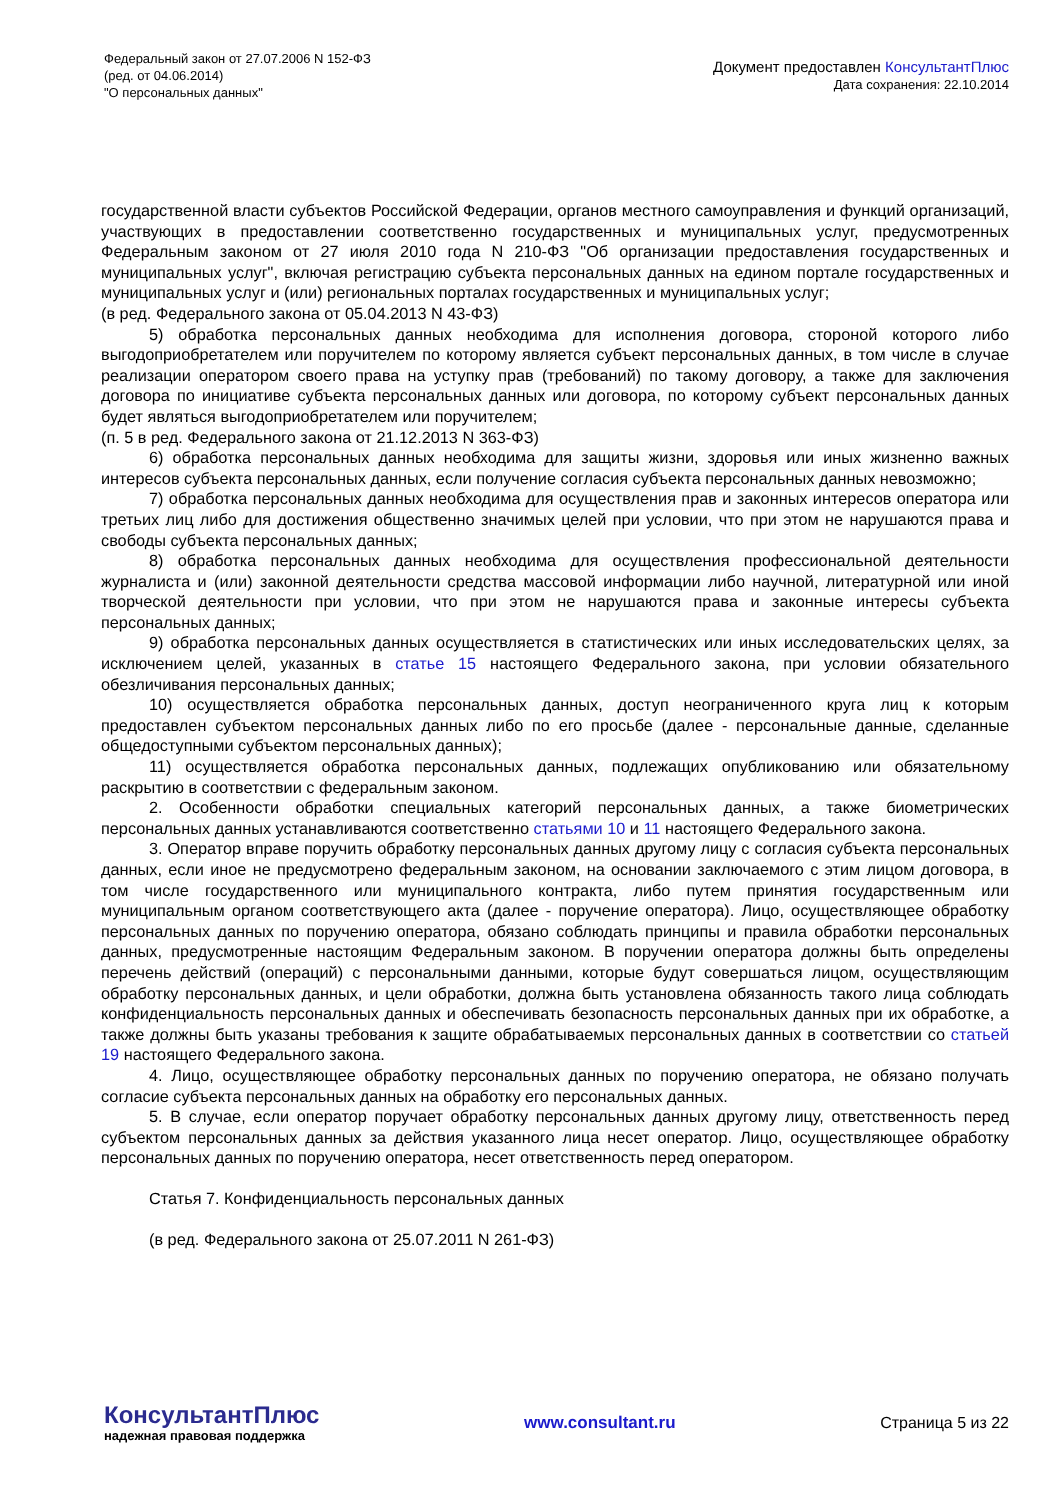Федеральный закон от 27.07.2006 N 152-ФЗ
(ред. от 04.06.2014)
"О персональных данных"
Документ предоставлен КонсультантПлюс
Дата сохранения: 22.10.2014
государственной власти субъектов Российской Федерации, органов местного самоуправления и функций организаций, участвующих в предоставлении соответственно государственных и муниципальных услуг, предусмотренных Федеральным законом от 27 июля 2010 года N 210-ФЗ "Об организации предоставления государственных и муниципальных услуг", включая регистрацию субъекта персональных данных на едином портале государственных и муниципальных услуг и (или) региональных порталах государственных и муниципальных услуг;
(в ред. Федерального закона от 05.04.2013 N 43-ФЗ)
5) обработка персональных данных необходима для исполнения договора, стороной которого либо выгодоприобретателем или поручителем по которому является субъект персональных данных, в том числе в случае реализации оператором своего права на уступку прав (требований) по такому договору, а также для заключения договора по инициативе субъекта персональных данных или договора, по которому субъект персональных данных будет являться выгодоприобретателем или поручителем;
(п. 5 в ред. Федерального закона от 21.12.2013 N 363-ФЗ)
6) обработка персональных данных необходима для защиты жизни, здоровья или иных жизненно важных интересов субъекта персональных данных, если получение согласия субъекта персональных данных невозможно;
7) обработка персональных данных необходима для осуществления прав и законных интересов оператора или третьих лиц либо для достижения общественно значимых целей при условии, что при этом не нарушаются права и свободы субъекта персональных данных;
8) обработка персональных данных необходима для осуществления профессиональной деятельности журналиста и (или) законной деятельности средства массовой информации либо научной, литературной или иной творческой деятельности при условии, что при этом не нарушаются права и законные интересы субъекта персональных данных;
9) обработка персональных данных осуществляется в статистических или иных исследовательских целях, за исключением целей, указанных в статье 15 настоящего Федерального закона, при условии обязательного обезличивания персональных данных;
10) осуществляется обработка персональных данных, доступ неограниченного круга лиц к которым предоставлен субъектом персональных данных либо по его просьбе (далее - персональные данные, сделанные общедоступными субъектом персональных данных);
11) осуществляется обработка персональных данных, подлежащих опубликованию или обязательному раскрытию в соответствии с федеральным законом.
2. Особенности обработки специальных категорий персональных данных, а также биометрических персональных данных устанавливаются соответственно статьями 10 и 11 настоящего Федерального закона.
3. Оператор вправе поручить обработку персональных данных другому лицу с согласия субъекта персональных данных, если иное не предусмотрено федеральным законом, на основании заключаемого с этим лицом договора, в том числе государственного или муниципального контракта, либо путем принятия государственным или муниципальным органом соответствующего акта (далее - поручение оператора). Лицо, осуществляющее обработку персональных данных по поручению оператора, обязано соблюдать принципы и правила обработки персональных данных, предусмотренные настоящим Федеральным законом. В поручении оператора должны быть определены перечень действий (операций) с персональными данными, которые будут совершаться лицом, осуществляющим обработку персональных данных, и цели обработки, должна быть установлена обязанность такого лица соблюдать конфиденциальность персональных данных и обеспечивать безопасность персональных данных при их обработке, а также должны быть указаны требования к защите обрабатываемых персональных данных в соответствии со статьей 19 настоящего Федерального закона.
4. Лицо, осуществляющее обработку персональных данных по поручению оператора, не обязано получать согласие субъекта персональных данных на обработку его персональных данных.
5. В случае, если оператор поручает обработку персональных данных другому лицу, ответственность перед субъектом персональных данных за действия указанного лица несет оператор. Лицо, осуществляющее обработку персональных данных по поручению оператора, несет ответственность перед оператором.
Статья 7. Конфиденциальность персональных данных
(в ред. Федерального закона от 25.07.2011 N 261-ФЗ)
КонсультантПлюс
надежная правовая поддержка
www.consultant.ru Страница 5 из 22